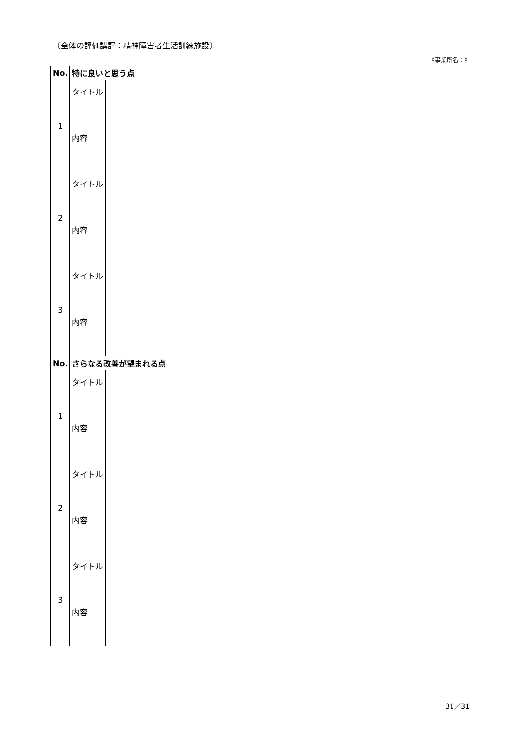〔全体の評価講評：精神障害者生活訓練施設〕
《事業所名：》
| No. | 特に良いと思う点 | |
| --- | --- | --- |
| 1 | タイトル | |
| | 内容 | |
| 2 | タイトル | |
| | 内容 | |
| 3 | タイトル | |
| | 内容 | |
| No. | さらなる改善が望まれる点 | |
| 1 | タイトル | |
| | 内容 | |
| 2 | タイトル | |
| | 内容 | |
| 3 | タイトル | |
| | 内容 | |
31／31